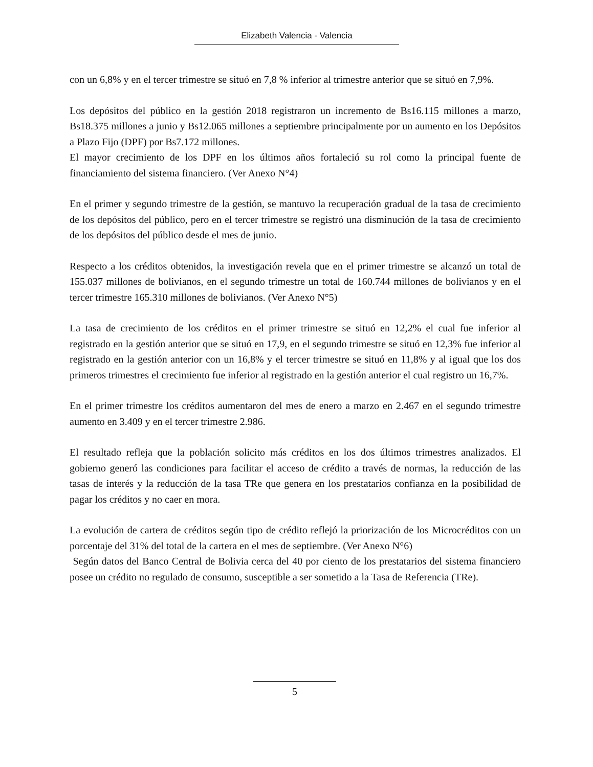Elizabeth Valencia - Valencia
con un 6,8% y en el tercer trimestre se situó en 7,8 % inferior al trimestre anterior que se situó en 7,9%.
Los depósitos del público en la gestión 2018 registraron un incremento de Bs16.115 millones a marzo, Bs18.375 millones a junio y Bs12.065 millones a septiembre principalmente por un aumento en los Depósitos a Plazo Fijo (DPF) por Bs7.172 millones.
El mayor crecimiento de los DPF en los últimos años fortaleció su rol como la principal fuente de financiamiento del sistema financiero. (Ver Anexo N°4)
En el primer y segundo trimestre de la gestión, se mantuvo la recuperación gradual de la tasa de crecimiento de los depósitos del público, pero en el tercer trimestre se registró una disminución de la tasa de crecimiento de los depósitos del público desde el mes de junio.
Respecto a los créditos obtenidos, la investigación revela que en el primer trimestre se alcanzó un total de 155.037 millones de bolivianos, en el segundo trimestre un total de 160.744 millones de bolivianos y en el tercer trimestre 165.310 millones de bolivianos. (Ver Anexo N°5)
La tasa de crecimiento de los créditos en el primer trimestre se situó en 12,2% el cual fue inferior al registrado en la gestión anterior que se situó en 17,9, en el segundo trimestre se situó en 12,3% fue inferior al registrado en la gestión anterior con un 16,8% y el tercer trimestre se situó en 11,8% y al igual que los dos primeros trimestres el crecimiento fue inferior al registrado en la gestión anterior el cual registro un 16,7%.
En el primer trimestre los créditos aumentaron del mes de enero a marzo en 2.467 en el segundo trimestre aumento en 3.409 y en el tercer trimestre 2.986.
El resultado refleja que la población solicito más créditos en los dos últimos trimestres analizados. El gobierno generó las condiciones para facilitar el acceso de crédito a través de normas, la reducción de las tasas de interés y la reducción de la tasa TRe que genera en los prestatarios confianza en la posibilidad de pagar los créditos y no caer en mora.
La evolución de cartera de créditos según tipo de crédito reflejó la priorización de los Microcréditos con un porcentaje del 31% del total de la cartera en el mes de septiembre. (Ver Anexo N°6)
Según datos del Banco Central de Bolivia cerca del 40 por ciento de los prestatarios del sistema financiero posee un crédito no regulado de consumo, susceptible a ser sometido a la Tasa de Referencia (TRe).
5